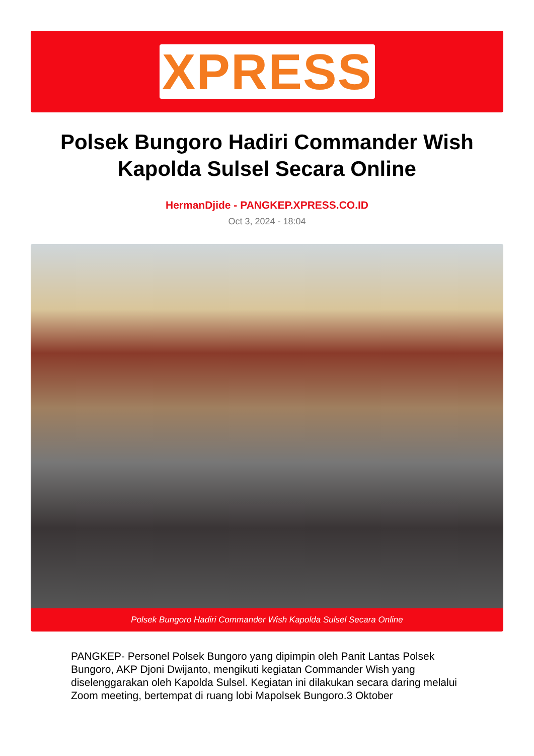XPRESS
Polsek Bungoro Hadiri Commander Wish Kapolda Sulsel Secara Online
HermanDjide - PANGKEP.XPRESS.CO.ID
Oct 3, 2024 - 18:04
Polsek Bungoro Hadiri Commander Wish Kapolda Sulsel Secara Online
PANGKEP- Personel Polsek Bungoro yang dipimpin oleh Panit Lantas Polsek Bungoro, AKP Djoni Dwijanto, mengikuti kegiatan Commander Wish yang diselenggarakan oleh Kapolda Sulsel. Kegiatan ini dilakukan secara daring melalui Zoom meeting, bertempat di ruang lobi Mapolsek Bungoro.3 Oktober